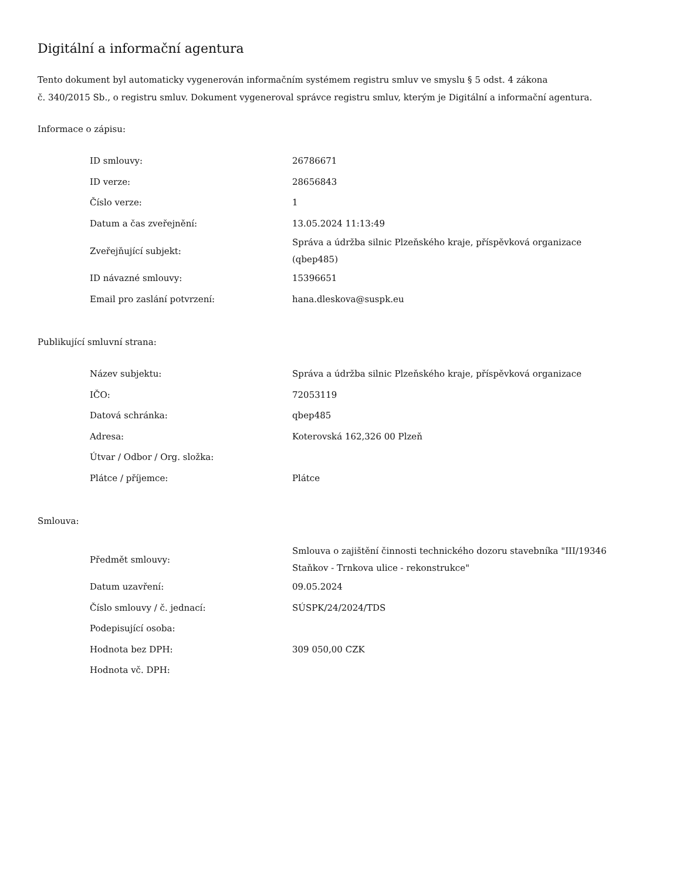Digitální a informační agentura
Tento dokument byl automaticky vygenerován informačním systémem registru smluv ve smyslu § 5 odst. 4 zákona
č. 340/2015 Sb., o registru smluv. Dokument vygeneroval správce registru smluv, kterým je Digitální a informační agentura.
Informace o zápisu:
| ID smlouvy: | 26786671 |
| ID verze: | 28656843 |
| Číslo verze: | 1 |
| Datum a čas zveřejnění: | 13.05.2024 11:13:49 |
| Zveřejňující subjekt: | Správa a údržba silnic Plzeňského kraje, příspěvková organizace (qbep485) |
| ID návazné smlouvy: | 15396651 |
| Email pro zaslání potvrzení: | hana.dleskova@suspk.eu |
Publikující smluvní strana:
| Název subjektu: | Správa a údržba silnic Plzeňského kraje, příspěvková organizace |
| IČO: | 72053119 |
| Datová schránka: | qbep485 |
| Adresa: | Koterovská 162,326 00 Plzeň |
| Útvar / Odbor / Org. složka: | |
| Plátce / příjemce: | Plátce |
Smlouva:
| Předmět smlouvy: | Smlouva o zajištění činnosti technického dozoru stavebníka "III/19346 Staňkov - Trnkova ulice - rekonstrukce" |
| Datum uzavření: | 09.05.2024 |
| Číslo smlouvy / č. jednací: | SÚSPK/24/2024/TDS |
| Podepisující osoba: | |
| Hodnota bez DPH: | 309 050,00 CZK |
| Hodnota vč. DPH: | |